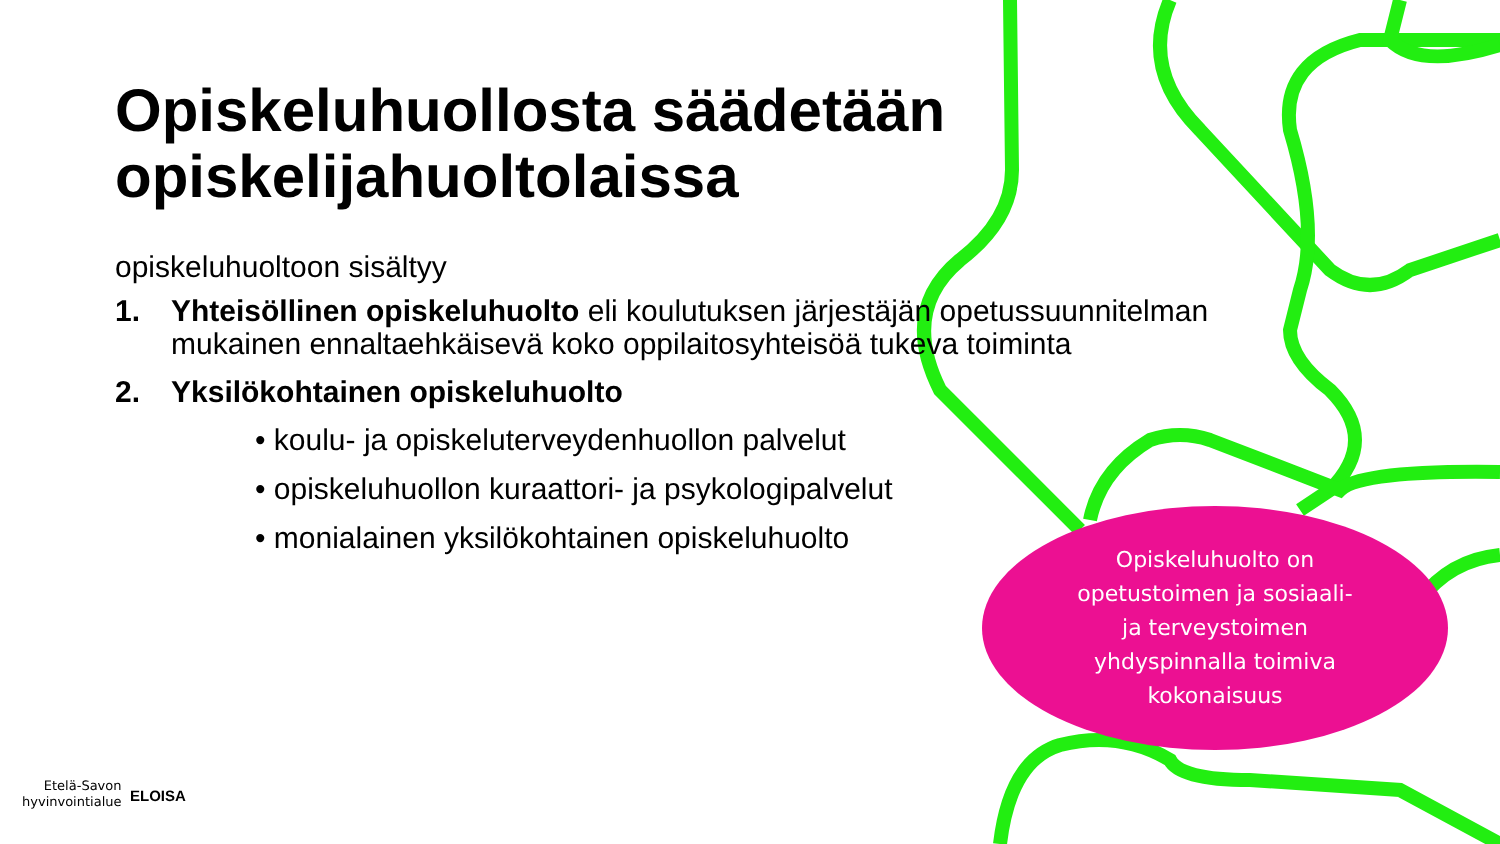Opiskeluhuollosta säädetään opiskelijahuoltolaissa
opiskeluhuoltoon sisältyy
1. Yhteisöllinen opiskeluhuolto eli koulutuksen järjestäjän opetussuunnitelman mukainen ennaltaehkäisevä koko oppilaitosyhteisöä tukeva toiminta
2. Yksilökohtainen opiskeluhuolto
• koulu- ja opiskeluterveydenhuollon palvelut
• opiskeluhuollon kuraattori- ja psykologipalvelut
• monialainen yksilökohtainen opiskeluhuolto
Opiskeluhuolto on
opetustoimen ja sosiaali-
ja terveystoimen
yhdyspinnalla toimiva
kokonaisuus
Etelä-Savon
hyvinvointialue
ELOISA